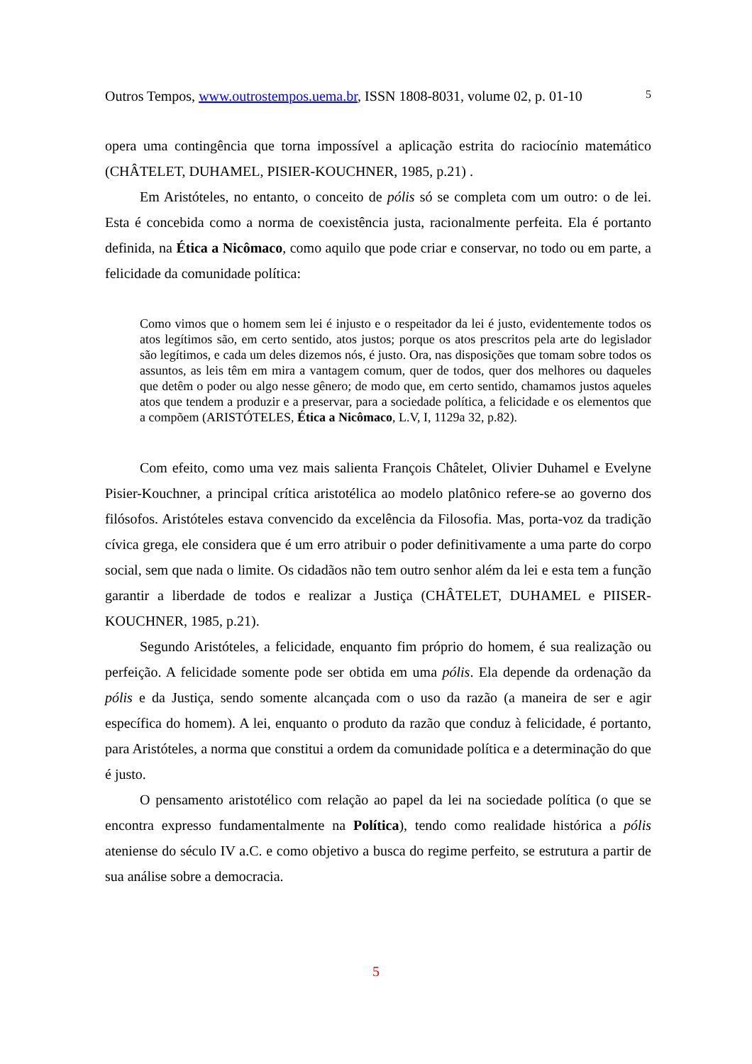Outros Tempos, www.outrostempos.uema.br, ISSN 1808-8031, volume 02, p. 01-10 5
opera uma contingência que torna impossível a aplicação estrita do raciocínio matemático (CHÂTELET, DUHAMEL, PISIER-KOUCHNER, 1985, p.21) .
Em Aristóteles, no entanto, o conceito de pólis só se completa com um outro: o de lei. Esta é concebida como a norma de coexistência justa, racionalmente perfeita. Ela é portanto definida, na Ética a Nicômaco, como aquilo que pode criar e conservar, no todo ou em parte, a felicidade da comunidade política:
Como vimos que o homem sem lei é injusto e o respeitador da lei é justo, evidentemente todos os atos legítimos são, em certo sentido, atos justos; porque os atos prescritos pela arte do legislador são legítimos, e cada um deles dizemos nós, é justo. Ora, nas disposições que tomam sobre todos os assuntos, as leis têm em mira a vantagem comum, quer de todos, quer dos melhores ou daqueles que detêm o poder ou algo nesse gênero; de modo que, em certo sentido, chamamos justos aqueles atos que tendem a produzir e a preservar, para a sociedade política, a felicidade e os elementos que a compõem (ARISTÓTELES, Ética a Nicômaco, L.V, I, 1129a 32, p.82).
Com efeito, como uma vez mais salienta François Châtelet, Olivier Duhamel e Evelyne Pisier-Kouchner, a principal crítica aristotélica ao modelo platônico refere-se ao governo dos filósofos. Aristóteles estava convencido da excelência da Filosofia. Mas, porta-voz da tradição cívica grega, ele considera que é um erro atribuir o poder definitivamente a uma parte do corpo social, sem que nada o limite. Os cidadãos não tem outro senhor além da lei e esta tem a função garantir a liberdade de todos e realizar a Justiça (CHÂTELET, DUHAMEL e PIISER-KOUCHNER, 1985, p.21).
Segundo Aristóteles, a felicidade, enquanto fim próprio do homem, é sua realização ou perfeição. A felicidade somente pode ser obtida em uma pólis. Ela depende da ordenação da pólis e da Justiça, sendo somente alcançada com o uso da razão (a maneira de ser e agir específica do homem). A lei, enquanto o produto da razão que conduz à felicidade, é portanto, para Aristóteles, a norma que constitui a ordem da comunidade política e a determinação do que é justo.
O pensamento aristotélico com relação ao papel da lei na sociedade política (o que se encontra expresso fundamentalmente na Política), tendo como realidade histórica a pólis ateniense do século IV a.C. e como objetivo a busca do regime perfeito, se estrutura a partir de sua análise sobre a democracia.
5